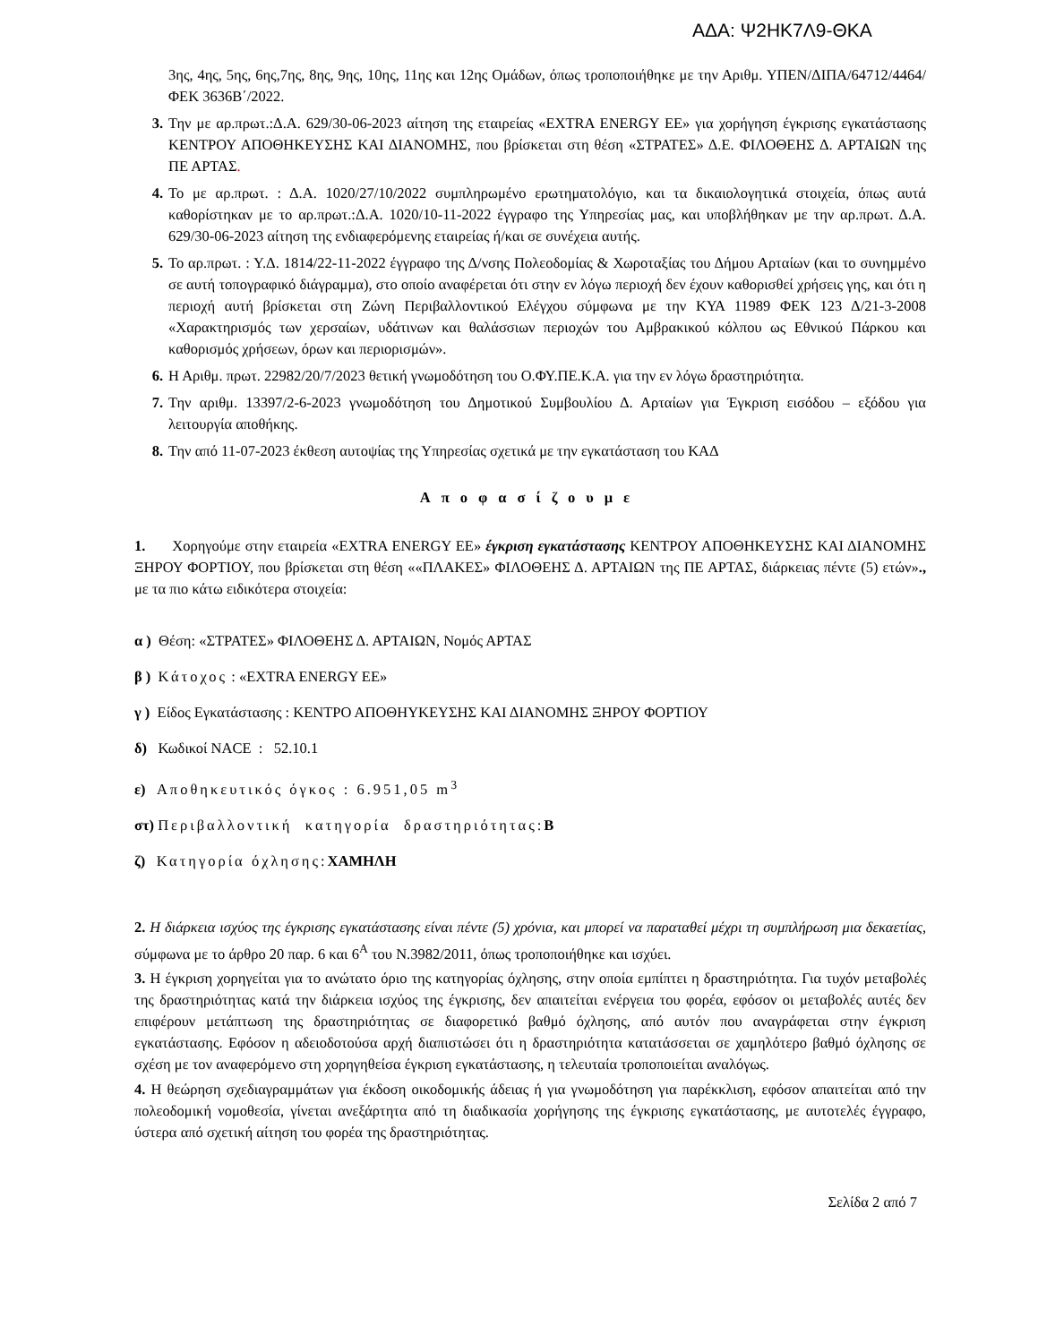ΑΔΑ: Ψ2ΗΚ7Λ9-ΘΚΑ
3ης, 4ης, 5ης, 6ης,7ης, 8ης, 9ης, 10ης, 11ης και 12ης Ομάδων, όπως τροποποιήθηκε με την Αριθμ. ΥΠΕΝ/ΔΙΠΑ/64712/4464/ΦΕΚ 3636Β΄/2022.
3. Την με αρ.πρωτ.:Δ.Α. 629/30-06-2023 αίτηση της εταιρείας «EXTRA ENERGY ΕΕ» για χορήγηση έγκρισης εγκατάστασης ΚΕΝΤΡΟΥ ΑΠΟΘΗΚΕΥΣΗΣ ΚΑΙ ΔΙΑΝΟΜΗΣ, που βρίσκεται στη θέση «ΣΤΡΑΤΕΣ» Δ.Ε. ΦΙΛΟΘΕΗΣ Δ. ΑΡΤΑΙΩΝ της ΠΕ ΑΡΤΑΣ.
4. Το με αρ.πρωτ. : Δ.Α. 1020/27/10/2022 συμπληρωμένο ερωτηματολόγιο, και τα δικαιολογητικά στοιχεία, όπως αυτά καθορίστηκαν με το αρ.πρωτ.:Δ.Α. 1020/10-11-2022 έγγραφο της Υπηρεσίας μας, και υποβλήθηκαν με την αρ.πρωτ. Δ.Α. 629/30-06-2023 αίτηση της ενδιαφερόμενης εταιρείας ή/και σε συνέχεια αυτής.
5. Το αρ.πρωτ. : Υ.Δ. 1814/22-11-2022 έγγραφο της Δ/νσης Πολεοδομίας & Χωροταξίας του Δήμου Αρταίων (και το συνημμένο σε αυτή τοπογραφικό διάγραμμα), στο οποίο αναφέρεται ότι στην εν λόγω περιοχή δεν έχουν καθορισθεί χρήσεις γης, και ότι η περιοχή αυτή βρίσκεται στη Ζώνη Περιβαλλοντικού Ελέγχου σύμφωνα με την ΚΥΑ 11989 ΦΕΚ 123 Δ/21-3-2008 «Χαρακτηρισμός των χερσαίων, υδάτινων και θαλάσσιων περιοχών του Αμβρακικού κόλπου ως Εθνικού Πάρκου και καθορισμός χρήσεων, όρων και περιορισμών».
6. Η Αριθμ. πρωτ. 22982/20/7/2023 θετική γνωμοδότηση του Ο.ΦΥ.ΠΕ.Κ.Α. για την εν λόγω δραστηριότητα.
7. Την αριθμ. 13397/2-6-2023 γνωμοδότηση του Δημοτικού Συμβουλίου Δ. Αρταίων για Έγκριση εισόδου – εξόδου για λειτουργία αποθήκης.
8. Την από 11-07-2023 έκθεση αυτοψίας της Υπηρεσίας σχετικά με την εγκατάσταση του ΚΑΔ
Αποφασίζουμε
1. Χορηγούμε στην εταιρεία «EXTRA ENERGY ΕΕ» έγκριση εγκατάστασης ΚΕΝΤΡΟΥ ΑΠΟΘΗΚΕΥΣΗΣ ΚΑΙ ΔΙΑΝΟΜΗΣ ΞΗΡΟΥ ΦΟΡΤΙΟΥ, που βρίσκεται στη θέση ««ΠΛΑΚΕΣ» ΦΙΛΟΘΕΗΣ Δ. ΑΡΤΑΙΩΝ της ΠΕ ΑΡΤΑΣ, διάρκειας πέντε (5) ετών»., με τα πιο κάτω ειδικότερα στοιχεία:
α ) Θέση: «ΣΤΡΑΤΕΣ» ΦΙΛΟΘΕΗΣ Δ. ΑΡΤΑΙΩΝ, Νομός ΑΡΤΑΣ
β ) Κάτοχος : «EXTRA ENERGY ΕΕ»
γ ) Είδος Εγκατάστασης : ΚΕΝΤΡΟ ΑΠΟΘΗΥΚΕΥΣΗΣ ΚΑΙ ΔΙΑΝΟΜΗΣ ΞΗΡΟΥ ΦΟΡΤΙΟΥ
δ) Κωδικοί NACE : 52.10.1
ε) Αποθηκευτικός όγκος : 6.951,05 m<sup>3</sup>
στ) Περιβαλλοντική κατηγορία δραστηριότητας: Β
ζ) Κατηγορία όχλησης: ΧΑΜΗΛΗ
2. Η διάρκεια ισχύος της έγκρισης εγκατάστασης είναι πέντε (5) χρόνια, και μπορεί να παραταθεί μέχρι τη συμπλήρωση μια δεκαετίας, σύμφωνα με το άρθρο 20 παρ. 6 και 6<sup>Α</sup> του Ν.3982/2011, όπως τροποποιήθηκε και ισχύει.
3. Η έγκριση χορηγείται για το ανώτατο όριο της κατηγορίας όχλησης, στην οποία εμπίπτει η δραστηριότητα. Για τυχόν μεταβολές της δραστηριότητας κατά την διάρκεια ισχύος της έγκρισης, δεν απαιτείται ενέργεια του φορέα, εφόσον οι μεταβολές αυτές δεν επιφέρουν μετάπτωση της δραστηριότητας σε διαφορετικό βαθμό όχλησης, από αυτόν που αναγράφεται στην έγκριση εγκατάστασης. Εφόσον η αδειοδοτούσα αρχή διαπιστώσει ότι η δραστηριότητα κατατάσσεται σε χαμηλότερο βαθμό όχλησης σε σχέση με τον αναφερόμενο στη χορηγηθείσα έγκριση εγκατάστασης, η τελευταία τροποποιείται αναλόγως.
4. Η θεώρηση σχεδιαγραμμάτων για έκδοση οικοδομικής άδειας ή για γνωμοδότηση για παρέκκλιση, εφόσον απαιτείται από την πολεοδομική νομοθεσία, γίνεται ανεξάρτητα από τη διαδικασία χορήγησης της έγκρισης εγκατάστασης, με αυτοτελές έγγραφο, ύστερα από σχετική αίτηση του φορέα της δραστηριότητας.
Σελίδα 2 από 7